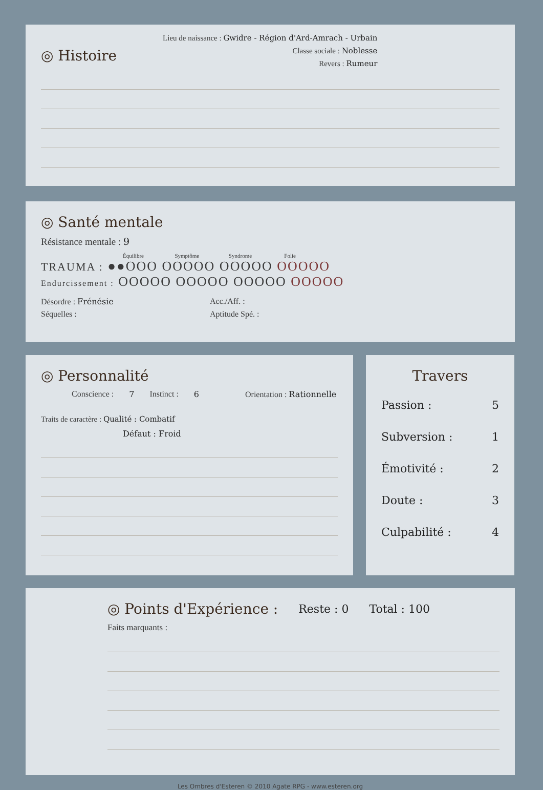◎ Histoire
Lieu de naissance : Gwidre - Région d'Ard-Amrach - Urbain
Classe sociale : Noblesse
Revers : Rumeur
◎ Santé mentale
Résistance mentale : 9
Équilibre Symptôme Syndrome Folie
TRAUMA : ●●OOO OOOOO OOOOO OOOOO
Endurcissement : OOOOO OOOOO OOOOO OOOOO
Désordre : Frénésie Acc./Aff. :
Séquelles : Aptitude Spé. :
◎ Personnalité
Conscience : 7 Instinct : 6 Orientation : Rationnelle
Traits de caractère : Qualité : Combatif
Défaut : Froid
Travers
Passion : 5
Subversion : 1
Émotivité : 2
Doute : 3
Culpabilité : 4
◎ Points d'Expérience :
Reste : 0 Total : 100
Faits marquants :
Les Ombres d'Esteren © 2010 Agate RPG - www.esteren.org